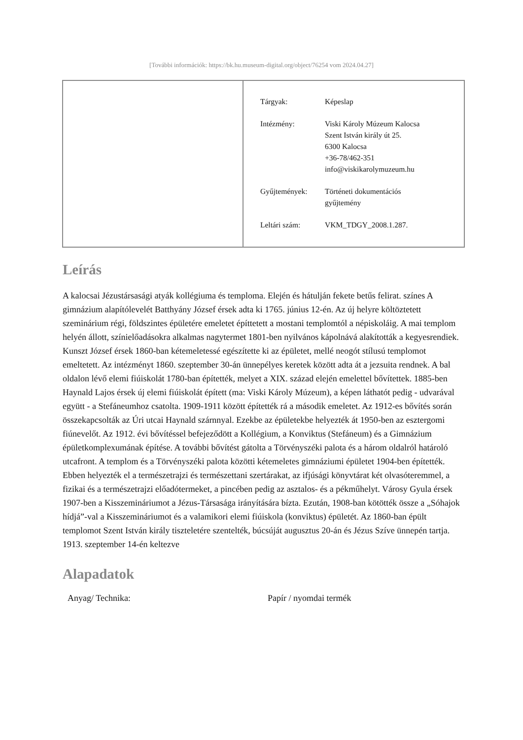[További információk: https://bk.hu.museum-digital.org/object/76254 vom 2024.04.27]
| Tárgyak: | Képeslap |
| Intézmény: | Viski Károly Múzeum Kalocsa Szent István király út 25. 6300 Kalocsa +36-78/462-351 info@viskikarolymuzeum.hu |
| Gyűjtemények: | Történeti dokumentációs gyűjtemény |
| Leltári szám: | VKM_TDGY_2008.1.287. |
Leírás
A kalocsai Jézustársasági atyák kollégiuma és temploma. Elején és hátulján fekete betűs felirat. színes A gimnázium alapítólevelét Batthyány József érsek adta ki 1765. június 12-én. Az új helyre költöztetett szeminárium régi, földszintes épületére emeletet építtetett a mostani templomtól a népiskoláig. A mai templom helyén állott, színielőadásokra alkalmas nagytermet 1801-ben nyilvános kápolnává alakították a kegyesrendiek. Kunszt József érsek 1860-ban kétemeletessé egészítette ki az épületet, mellé neogót stílusú templomot emeltetett. Az intézményt 1860. szeptember 30-án ünnepélyes keretek között adta át a jezsuita rendnek. A bal oldalon lévő elemi fiúiskolát 1780-ban építették, melyet a XIX. század elején emelettel bővítettek. 1885-ben Haynald Lajos érsek új elemi fiúiskolát épített (ma: Viski Károly Múzeum), a képen láthatót pedig - udvarával együtt - a Stefáneumhoz csatolta. 1909-1911 között építették rá a második emeletet. Az 1912-es bővítés során összekapcsolták az Úri utcai Haynald szárnnyal. Ezekbe az épületekbe helyezték át 1950-ben az esztergomi fiúnevelőt. Az 1912. évi bővítéssel befejeződött a Kollégium, a Konviktus (Stefáneum) és a Gimnázium épületkomplexumának építése. A további bővítést gátolta a Törvényszéki palota és a három oldalról határoló utcafront. A templom és a Törvényszéki palota közötti kétemeletes gimnáziumi épületet 1904-ben építették. Ebben helyezték el a természetrajzi és természettani szertárakat, az ifjúsági könyvtárat két olvasóteremmel, a fizikai és a természetrajzi előadótermeket, a pincében pedig az asztalos- és a pékműhelyt. Városy Gyula érsek 1907-ben a Kisszemináriumot a Jézus-Társasága irányítására bízta. Ezután, 1908-ban kötötték össze a „Sóhajok hídjá”-val a Kisszemináriumot és a valamikori elemi fiúiskola (konviktus) épületét. Az 1860-ban épült templomot Szent István király tiszteletére szentelték, búcsúját augusztus 20-án és Jézus Szíve ünnepén tartja. 1913. szeptember 14-én keltezve
Alapadatok
| Anyag/ Technika: | Papír / nyomdai termék |